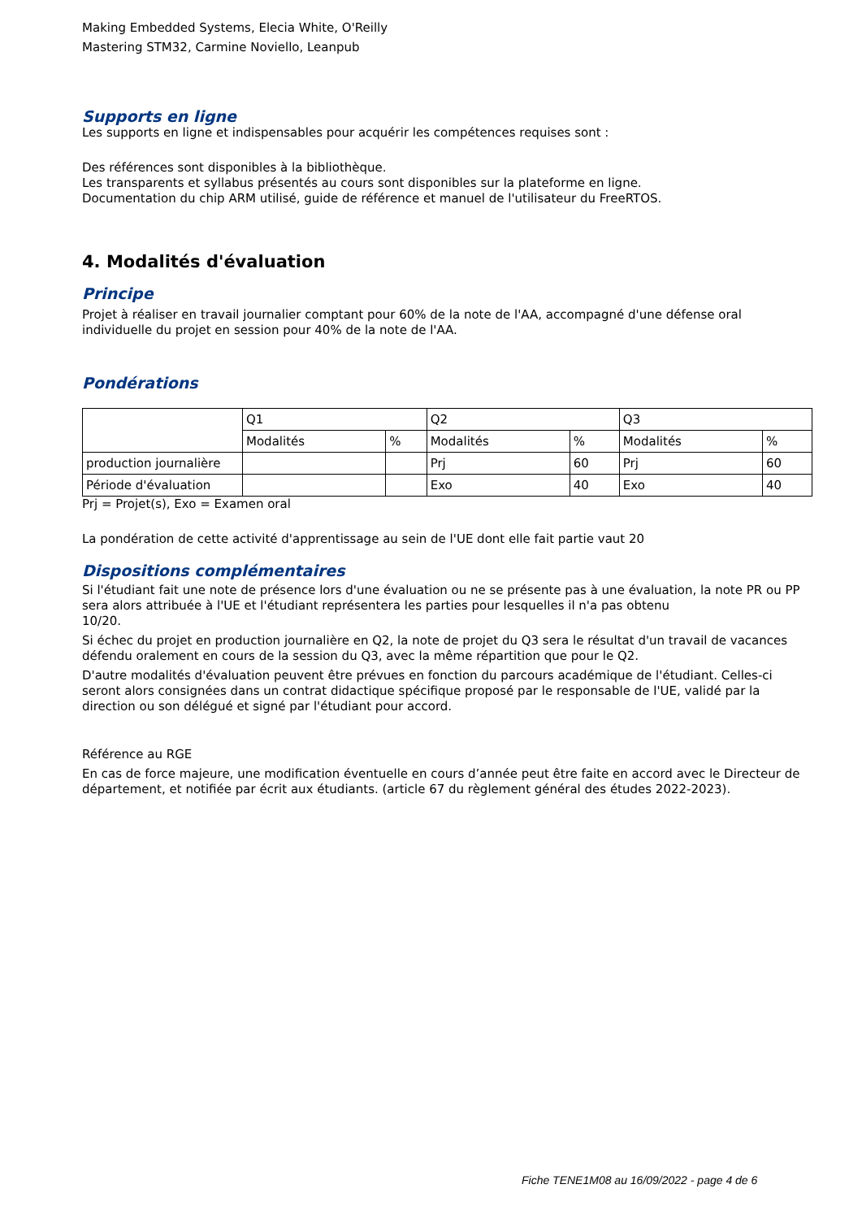Making Embedded Systems, Elecia White, O'Reilly
Mastering STM32, Carmine Noviello, Leanpub
Supports en ligne
Les supports en ligne et indispensables pour acquérir les compétences requises sont :
Des références sont disponibles à la bibliothèque.
Les transparents et syllabus présentés au cours sont disponibles sur la plateforme en ligne.
Documentation du chip ARM utilisé, guide de référence et manuel de l'utilisateur du FreeRTOS.
4. Modalités d'évaluation
Principe
Projet à réaliser en travail journalier comptant pour 60% de la note de l'AA, accompagné d'une défense oral individuelle du projet en session pour 40% de la note de l'AA.
Pondérations
| | Q1 | | Q2 | | Q3 | |
| | Modalités | % | Modalités | % | Modalités | % |
| production journalière | | | Prj | 60 | Prj | 60 |
| Période d'évaluation | | | Exo | 40 | Exo | 40 |
Prj = Projet(s), Exo = Examen oral
La pondération de cette activité d'apprentissage au sein de l'UE dont elle fait partie vaut 20
Dispositions complémentaires
Si l'étudiant fait une note de présence lors d'une évaluation ou ne se présente pas à une évaluation, la note PR ou PP sera alors attribuée à l'UE et l'étudiant représentera les parties pour lesquelles il n'a pas obtenu
10/20.
Si échec du projet en production journalière en Q2, la note de projet du Q3 sera le résultat d'un travail de vacances défendu oralement en cours de la session du Q3, avec la même répartition que pour le Q2.
D'autre modalités d'évaluation peuvent être prévues en fonction du parcours académique de l'étudiant. Celles-ci seront alors consignées dans un contrat didactique spécifique proposé par le responsable de l'UE, validé par la direction ou son délégué et signé par l'étudiant pour accord.
Référence au RGE
En cas de force majeure, une modification éventuelle en cours d’année peut être faite en accord avec le Directeur de département, et notifiée par écrit aux étudiants. (article 67 du règlement général des études 2022-2023).
Fiche TENE1M08 au 16/09/2022 - page 4 de 6